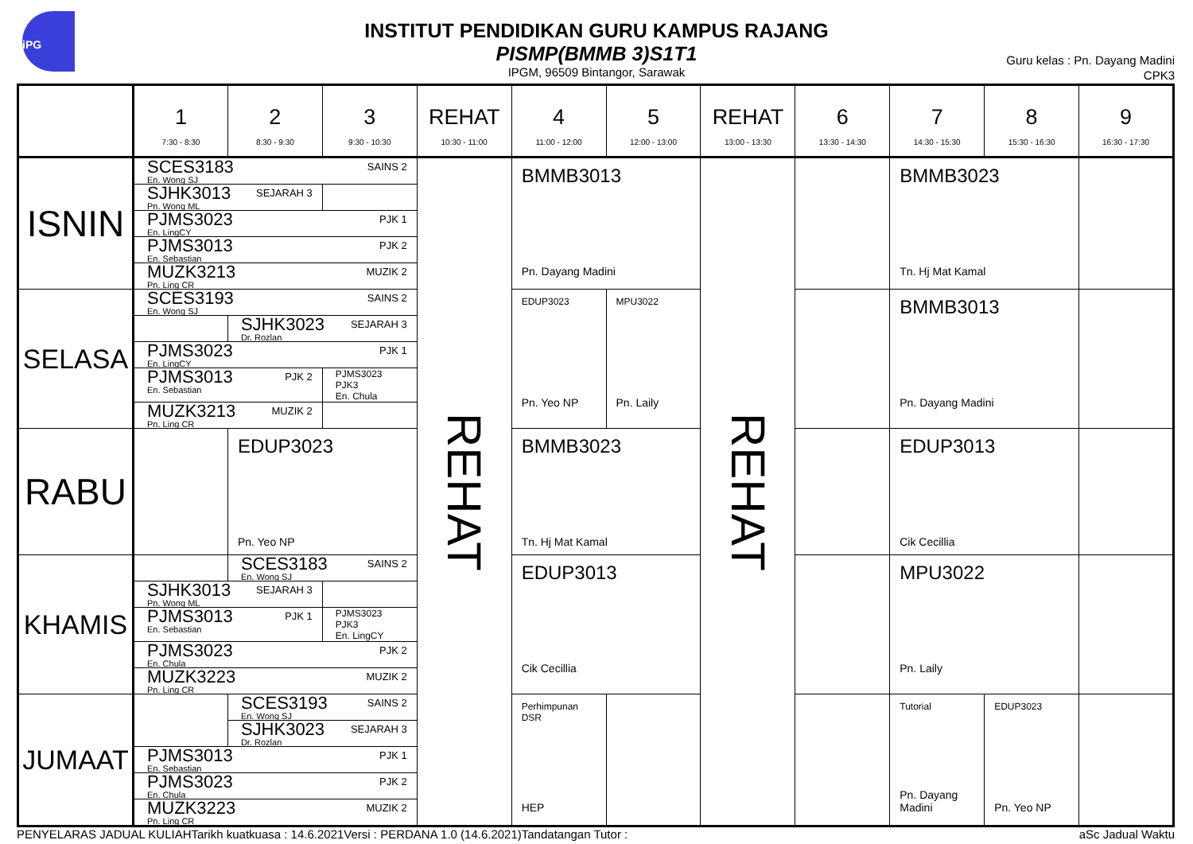iPG
INSTITUT PENDIDIKAN GURU KAMPUS RAJANG
PISMP(BMMB 3)S1T1
IPGM, 96509 Bintangor, Sarawak
Guru kelas : Pn. Dayang Madini
CPK3
| | 1 7:30 - 8:30 | 2 8:30 - 9:30 | 3 9:30 - 10:30 | REHAT 10:30 - 11:00 | 4 11:00 - 12:00 | 5 12:00 - 13:00 | REHAT 13:00 - 13:30 | 6 13:30 - 14:30 | 7 14:30 - 15:30 | 8 15:30 - 16:30 | 9 16:30 - 17:30 |
| --- | --- | --- | --- | --- | --- | --- | --- | --- | --- | --- | --- |
| ISNIN | SCES3183 En. Wong SJ SAINS 2 | | | REHAT | BMMB3013 Pn. Dayang Madini | | REHAT | | BMMB3023 Tn. Hj Mat Kamal | | |
| | SJHK3013 Pn. Wong ML SEJARAH 3 | | | | | | | | | | |
| | PJMS3023 En. LingCY PJK 1 | | | | | | | | | | |
| | PJMS3013 En. Sebastian PJK 2 | | | | | | | | | | |
| | MUZK3213 Pn. Ling CR MUZIK 2 | | | | | | | | | | |
| SELASA | SCES3193 En. Wong SJ SAINS 2 | | | | EDUP3023 Pn. Yeo NP | MPU3022 Pn. Laily | | | BMMB3013 Pn. Dayang Madini | | |
| | | SJHK3023 Dr. Rozlan SEJARAH 3 | | | | | | | | | |
| | PJMS3023 En. LingCY PJK 1 | | | | | | | | | | |
| | PJMS3013 En. Sebastian PJK 2 | | PJMS3023 PJK3 En. Chula | | | | | | | | |
| | MUZK3213 Pn. Ling CR MUZIK 2 | | | | | | | | | | |
| RABU | | EDUP3023 Pn. Yeo NP | | | BMMB3023 Tn. Hj Mat Kamal | | | | EDUP3013 Cik Cecillia | | |
| KHAMIS | | SCES3183 En. Wong SJ SAINS 2 | | | EDUP3013 Cik Cecillia | | | | MPU3022 Pn. Laily | | |
| | SJHK3013 Pn. Wong ML SEJARAH 3 | | | | | | | | | | |
| | PJMS3013 En. Sebastian PJK 1 | | PJMS3023 PJK3 En. LingCY | | | | | | | | |
| | PJMS3023 En. Chula PJK 2 | | | | | | | | | | |
| | MUZK3223 Pn. Ling CR MUZIK 2 | | | | | | | | | | |
| JUMAAT | | SCES3193 En. Wong SJ SAINS 2 | | | Perhimpunan DSR HEP | | | | Tutorial Pn. Dayang Madini | EDUP3023 Pn. Yeo NP | |
| | | SJHK3023 Dr. Rozlan SEJARAH 3 | | | | | | | | | |
| | PJMS3013 En. Sebastian PJK 1 | | | | | | | | | | |
| | PJMS3023 En. Chula PJK 2 | | | | | | | | | | |
| | MUZK3223 Pn. Ling CR MUZIK 2 | | | | | | | | | | |
PENYELARAS JADUAL KULIAH Tarikh kuatkuasa : 14.6.2021 Versi : PERDANA 1.0 (14.6.2021) Tandatangan Tutor : aSc Jadual Waktu